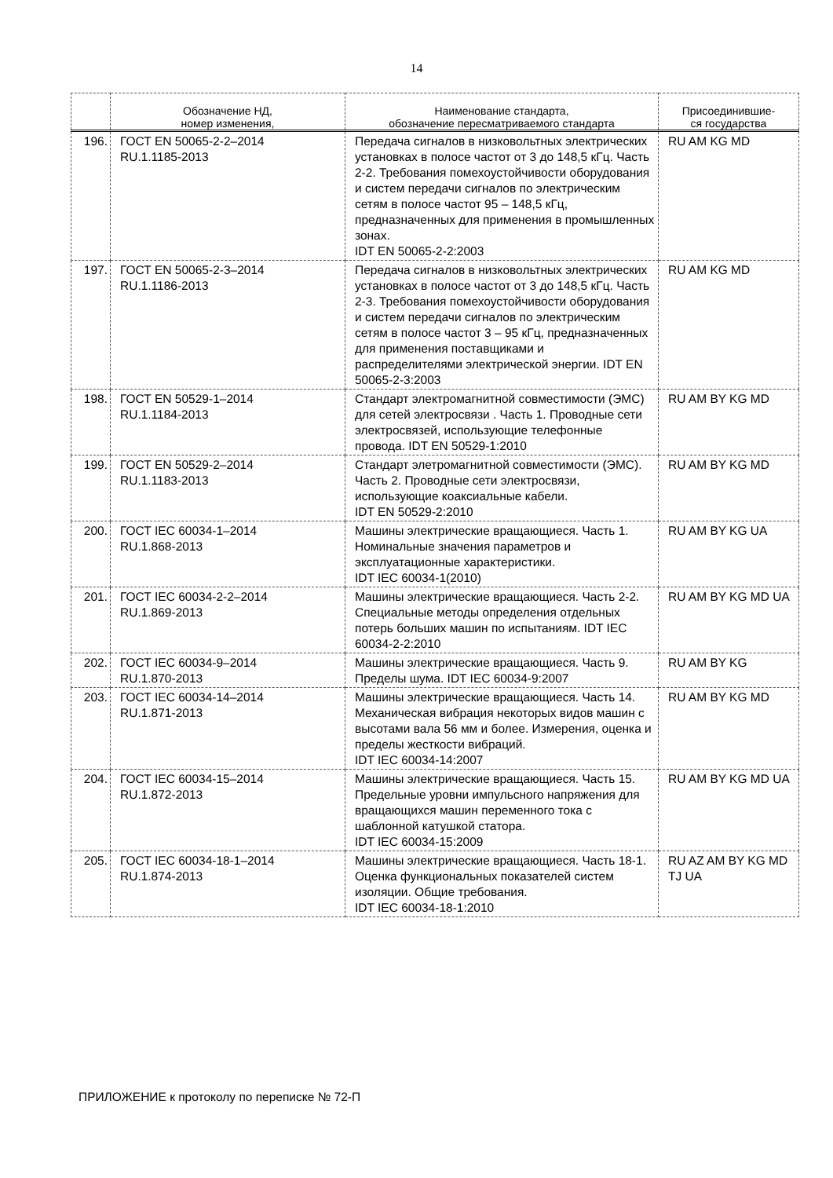14
| | Обозначение НД, номер изменения, | Наименование стандарта, обозначение пересматриваемого стандарта | Присоединившие- ся государства |
| --- | --- | --- | --- |
| 196. | ГОСТ EN 50065-2-2–2014 RU.1.1185-2013 | Передача сигналов в низковольтных электрических установках в полосе частот от 3 до 148,5 кГц. Часть 2-2. Требования помехоустойчивости оборудования и систем передачи сигналов по электрическим сетям в полосе частот 95 – 148,5 кГц, предназначенных для применения в промышленных зонах. IDT EN 50065-2-2:2003 | RU AM KG MD |
| 197. | ГОСТ EN 50065-2-3–2014 RU.1.1186-2013 | Передача сигналов в низковольтных электрических установках в полосе частот от 3 до 148,5 кГц. Часть 2-3. Требования помехоустойчивости оборудования и систем передачи сигналов по электрическим сетям в полосе частот 3 – 95 кГц, предназначенных для применения поставщиками и распределителями электрической энергии. IDT EN 50065-2-3:2003 | RU AM KG MD |
| 198. | ГОСТ EN 50529-1–2014 RU.1.1184-2013 | Стандарт электромагнитной совместимости (ЭМС) для сетей электросвязи . Часть 1. Проводные сети электросвязей, использующие телефонные провода. IDT EN 50529-1:2010 | RU AM BY KG MD |
| 199. | ГОСТ EN 50529-2–2014 RU.1.1183-2013 | Стандарт элетромагнитной совместимости (ЭМС). Часть 2. Проводные сети электросвязи, использующие коаксиальные кабели. IDT EN 50529-2:2010 | RU AM BY KG MD |
| 200. | ГОСТ IEC 60034-1–2014 RU.1.868-2013 | Машины электрические вращающиеся. Часть 1. Номинальные значения параметров и эксплуатационные характеристики. IDT IEC 60034-1(2010) | RU AM BY KG UA |
| 201. | ГОСТ IEC 60034-2-2–2014 RU.1.869-2013 | Машины электрические вращающиеся. Часть 2-2. Специальные методы определения отдельных потерь больших машин по испытаниям. IDT IEC 60034-2-2:2010 | RU AM BY KG MD UA |
| 202. | ГОСТ IEC 60034-9–2014 RU.1.870-2013 | Машины электрические вращающиеся. Часть 9. Пределы шума. IDT IEC 60034-9:2007 | RU AM BY KG |
| 203. | ГОСТ IEC 60034-14–2014 RU.1.871-2013 | Машины электрические вращающиеся. Часть 14. Механическая вибрация некоторых видов машин с высотами вала 56 мм и более. Измерения, оценка и пределы жесткости вибраций. IDT IEC 60034-14:2007 | RU AM BY KG MD |
| 204. | ГОСТ IEC 60034-15–2014 RU.1.872-2013 | Машины электрические вращающиеся. Часть 15. Предельные уровни импульсного напряжения для вращающихся машин переменного тока с шаблонной катушкой статора. IDT IEC 60034-15:2009 | RU AM BY KG MD UA |
| 205. | ГОСТ IEC 60034-18-1–2014 RU.1.874-2013 | Машины электрические вращающиеся. Часть 18-1. Оценка функциональных показателей систем изоляции. Общие требования. IDT IEC 60034-18-1:2010 | RU AZ AM BY KG MD TJ UA |
ПРИЛОЖЕНИЕ к протоколу по переписке № 72-П